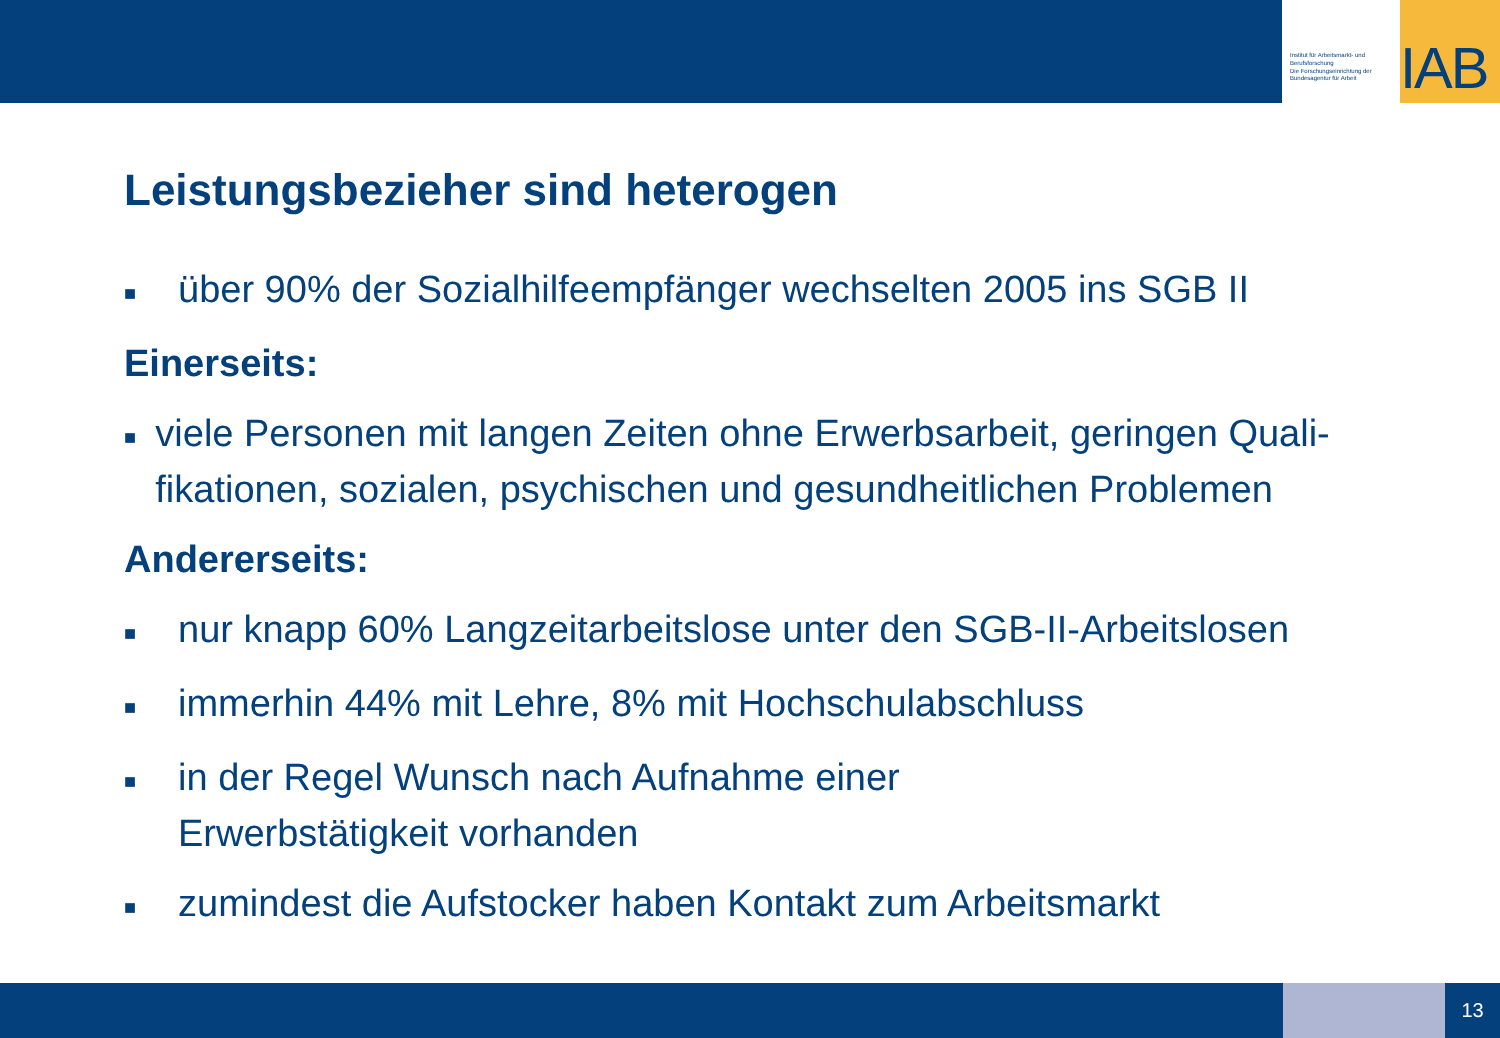Institut für Arbeitsmarkt- und Berufsforschung
Die Forschungseinrichtung der Bundesagentur für Arbeit
IAB
Leistungsbezieher sind heterogen
■ über 90% der Sozialhilfeempfänger wechselten 2005 ins SGB II
Einerseits:
■ viele Personen mit langen Zeiten ohne Erwerbsarbeit, geringen Quali-fikationen, sozialen, psychischen und gesundheitlichen Problemen
Andererseits:
■ nur knapp 60% Langzeitarbeitslose unter den SGB-II-Arbeitslosen
■ immerhin 44% mit Lehre, 8% mit Hochschulabschluss
■ in der Regel Wunsch nach Aufnahme einer
Erwerbstätigkeit vorhanden
■ zumindest die Aufstocker haben Kontakt zum Arbeitsmarkt
13